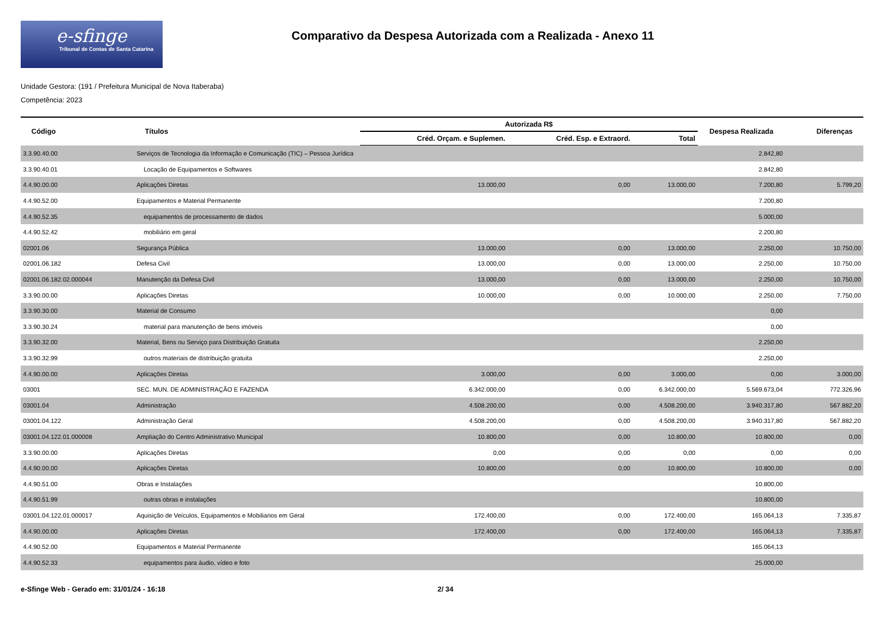e-sfinge
Tribunal de Contas de Santa Catarina
Comparativo da Despesa Autorizada com a Realizada - Anexo 11
Unidade Gestora: (191 / Prefeitura Municipal de Nova Itaberaba)
Competência: 2023
| Código | Títulos | Autorizada R$ | | | Despesa Realizada | Diferenças |
| --- | --- | --- | --- | --- | --- | --- |
| | | Créd. Orçam. e Suplemen. | Créd. Esp. e Extraord. | Total | | |
| 3.3.90.40.00 | Serviços de Tecnologia da Informação e Comunicação (TIC) – Pessoa Jurídica | | | | 2.842,80 | |
| 3.3.90.40.01 | Locação de Equipamentos e Softwares | | | | 2.842,80 | |
| 4.4.90.00.00 | Aplicações Diretas | 13.000,00 | 0,00 | 13.000,00 | 7.200,80 | 5.799,20 |
| 4.4.90.52.00 | Equipamentos e Material Permanente | | | | 7.200,80 | |
| 4.4.90.52.35 | equipamentos de processamento de dados | | | | 5.000,00 | |
| 4.4.90.52.42 | mobiliário em geral | | | | 2.200,80 | |
| 02001.06 | Segurança Pública | 13.000,00 | 0,00 | 13.000,00 | 2.250,00 | 10.750,00 |
| 02001.06.182 | Defesa Civil | 13.000,00 | 0,00 | 13.000,00 | 2.250,00 | 10.750,00 |
| 02001.06.182.02.000044 | Manutenção da Defesa Civil | 13.000,00 | 0,00 | 13.000,00 | 2.250,00 | 10.750,00 |
| 3.3.90.00.00 | Aplicações Diretas | 10.000,00 | 0,00 | 10.000,00 | 2.250,00 | 7.750,00 |
| 3.3.90.30.00 | Material de Consumo | | | | 0,00 | |
| 3.3.90.30.24 | material para manutenção de bens imóveis | | | | 0,00 | |
| 3.3.90.32.00 | Material, Bens ou Serviço para Distribuição Gratuita | | | | 2.250,00 | |
| 3.3.90.32.99 | outros materiais de distribuição gratuita | | | | 2.250,00 | |
| 4.4.90.00.00 | Aplicações Diretas | 3.000,00 | 0,00 | 3.000,00 | 0,00 | 3.000,00 |
| 03001 | SEC. MUN. DE ADMINISTRAÇÃO E FAZENDA | 6.342.000,00 | 0,00 | 6.342.000,00 | 5.569.673,04 | 772.326,96 |
| 03001.04 | Administração | 4.508.200,00 | 0,00 | 4.508.200,00 | 3.940.317,80 | 567.882,20 |
| 03001.04.122 | Administração Geral | 4.508.200,00 | 0,00 | 4.508.200,00 | 3.940.317,80 | 567.882,20 |
| 03001.04.122.01.000008 | Ampliação do Centro Administrativo Municipal | 10.800,00 | 0,00 | 10.800,00 | 10.800,00 | 0,00 |
| 3.3.90.00.00 | Aplicações Diretas | 0,00 | 0,00 | 0,00 | 0,00 | 0,00 |
| 4.4.90.00.00 | Aplicações Diretas | 10.800,00 | 0,00 | 10.800,00 | 10.800,00 | 0,00 |
| 4.4.90.51.00 | Obras e Instalações | | | | 10.800,00 | |
| 4.4.90.51.99 | outras obras e instalações | | | | 10.800,00 | |
| 03001.04.122.01.000017 | Aquisição de Veículos, Equipamentos e Mobiliarios em Geral | 172.400,00 | 0,00 | 172.400,00 | 165.064,13 | 7.335,87 |
| 4.4.90.00.00 | Aplicações Diretas | 172.400,00 | 0,00 | 172.400,00 | 165.064,13 | 7.335,87 |
| 4.4.90.52.00 | Equipamentos e Material Permanente | | | | 165.064,13 | |
| 4.4.90.52.33 | equipamentos para áudio, vídeo e foto | | | | 25.000,00 | |
e-Sfinge Web - Gerado em: 31/01/24 - 16:18 2/ 34